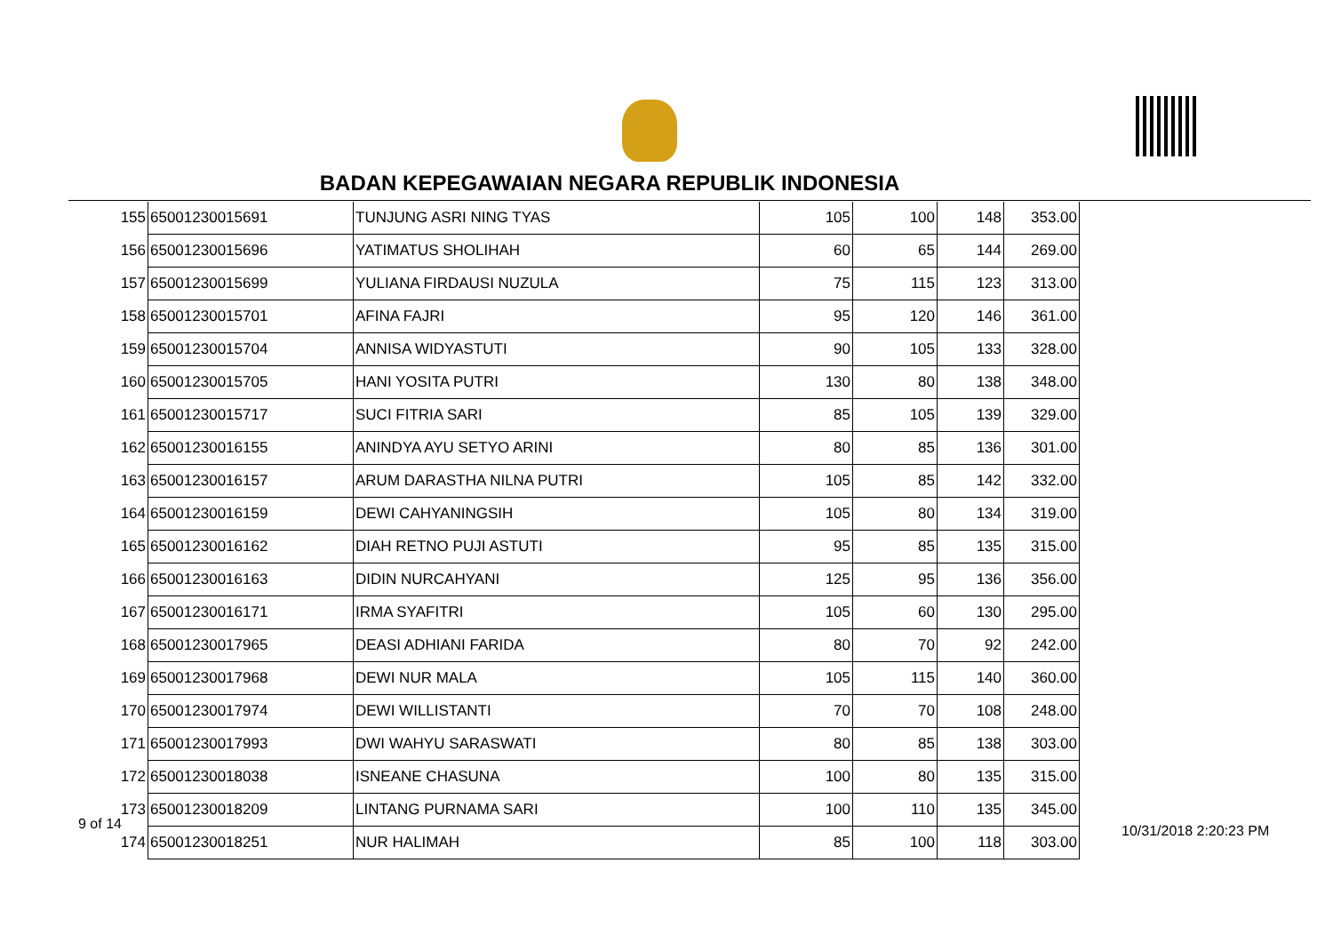BADAN KEPEGAWAIAN NEGARA REPUBLIK INDONESIA
| 155 | 65001230015691 | TUNJUNG ASRI NING TYAS | 105 | 100 | 148 | 353.00 |
| 156 | 65001230015696 | YATIMATUS SHOLIHAH | 60 | 65 | 144 | 269.00 |
| 157 | 65001230015699 | YULIANA FIRDAUSI NUZULA | 75 | 115 | 123 | 313.00 |
| 158 | 65001230015701 | AFINA FAJRI | 95 | 120 | 146 | 361.00 |
| 159 | 65001230015704 | ANNISA WIDYASTUTI | 90 | 105 | 133 | 328.00 |
| 160 | 65001230015705 | HANI YOSITA PUTRI | 130 | 80 | 138 | 348.00 |
| 161 | 65001230015717 | SUCI FITRIA SARI | 85 | 105 | 139 | 329.00 |
| 162 | 65001230016155 | ANINDYA AYU SETYO ARINI | 80 | 85 | 136 | 301.00 |
| 163 | 65001230016157 | ARUM DARASTHA NILNA PUTRI | 105 | 85 | 142 | 332.00 |
| 164 | 65001230016159 | DEWI CAHYANINGSIH | 105 | 80 | 134 | 319.00 |
| 165 | 65001230016162 | DIAH RETNO PUJI ASTUTI | 95 | 85 | 135 | 315.00 |
| 166 | 65001230016163 | DIDIN NURCAHYANI | 125 | 95 | 136 | 356.00 |
| 167 | 65001230016171 | IRMA SYAFITRI | 105 | 60 | 130 | 295.00 |
| 168 | 65001230017965 | DEASI ADHIANI FARIDA | 80 | 70 | 92 | 242.00 |
| 169 | 65001230017968 | DEWI NUR MALA | 105 | 115 | 140 | 360.00 |
| 170 | 65001230017974 | DEWI WILLISTANTI | 70 | 70 | 108 | 248.00 |
| 171 | 65001230017993 | DWI WAHYU SARASWATI | 80 | 85 | 138 | 303.00 |
| 172 | 65001230018038 | ISNEANE CHASUNA | 100 | 80 | 135 | 315.00 |
| 173 | 65001230018209 | LINTANG PURNAMA SARI | 100 | 110 | 135 | 345.00 |
| 174 | 65001230018251 | NUR HALIMAH | 85 | 100 | 118 | 303.00 |
9 of 14 10/31/2018 2:20:23 PM